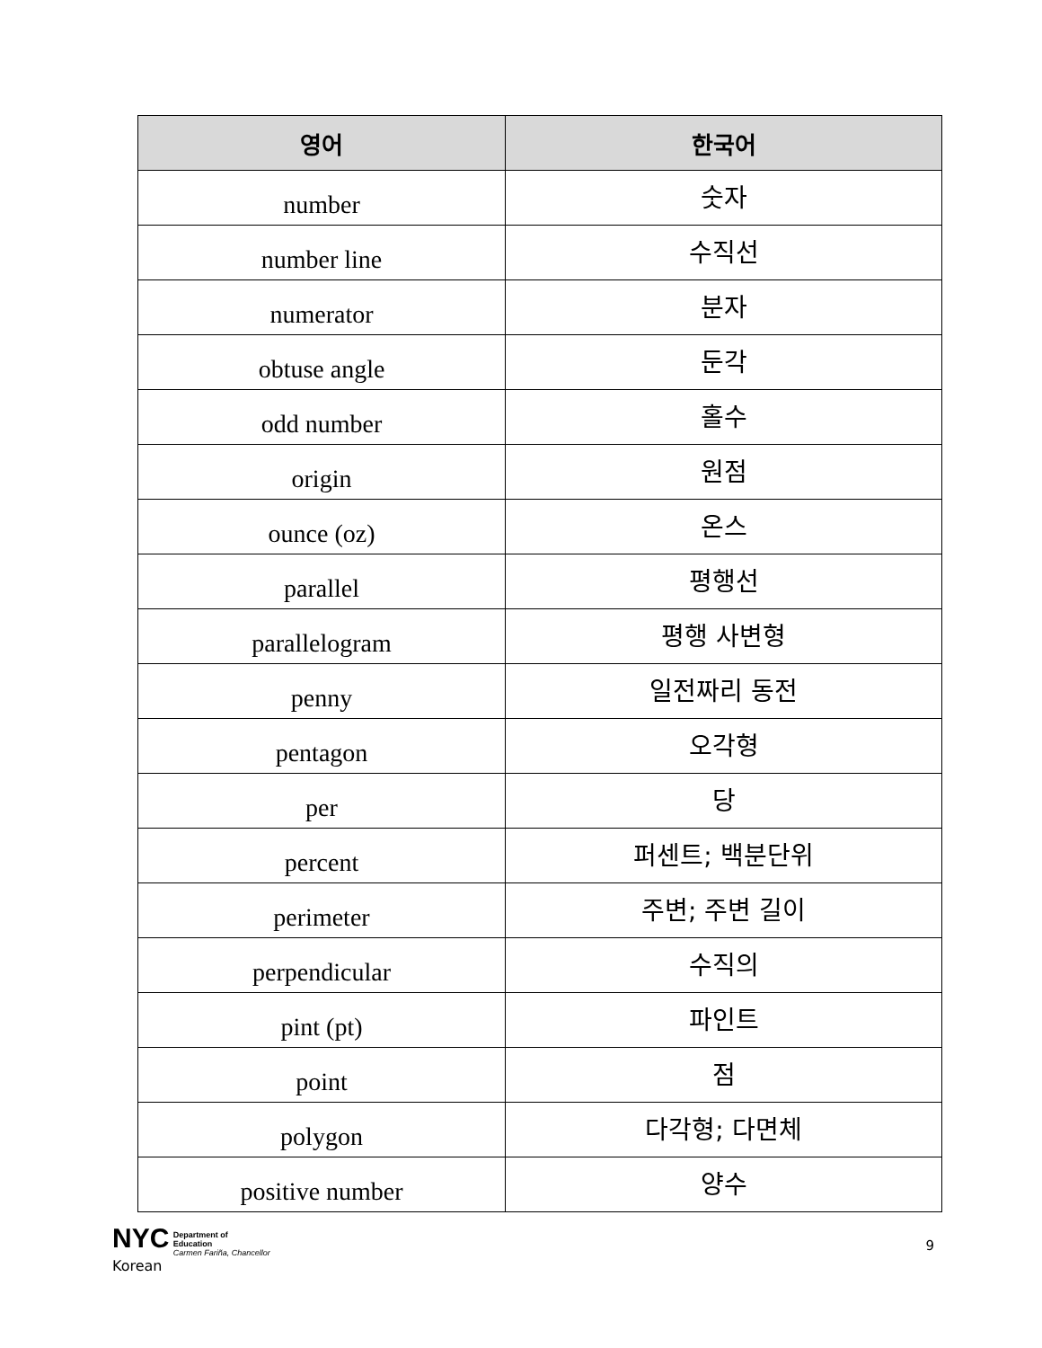| 영어 | 한국어 |
| --- | --- |
| number | 숫자 |
| number line | 수직선 |
| numerator | 분자 |
| obtuse angle | 둔각 |
| odd number | 홀수 |
| origin | 원점 |
| ounce (oz) | 온스 |
| parallel | 평행선 |
| parallelogram | 평행 사변형 |
| penny | 일전짜리 동전 |
| pentagon | 오각형 |
| per | 당 |
| percent | 퍼센트; 백분단위 |
| perimeter | 주변; 주변 길이 |
| perpendicular | 수직의 |
| pint (pt) | 파인트 |
| point | 점 |
| polygon | 다각형; 다면체 |
| positive number | 양수 |
NYC Department of
Education
Carmen Fariña, Chancellor
Korean
9